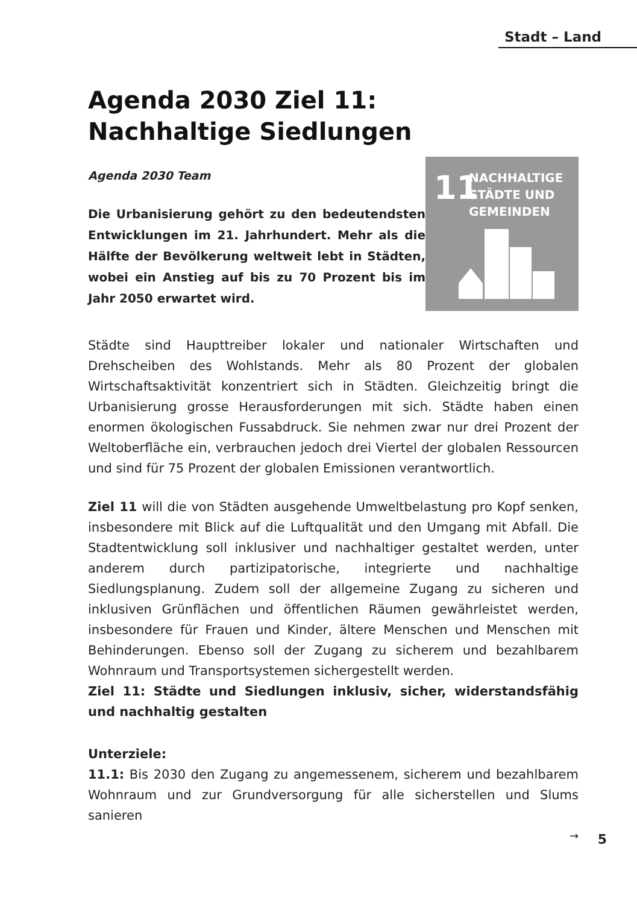Stadt – Land
Agenda 2030 Ziel 11:
Nachhaltige Siedlungen
Agenda 2030 Team
Die Urbanisierung gehört zu den bedeutendsten Entwicklungen im 21. Jahrhundert. Mehr als die Hälfte der Bevölkerung weltweit lebt in Städten, wobei ein Anstieg auf bis zu 70 Prozent bis im Jahr 2050 erwartet wird.
11
NACHHALTIGE
STÄDTE UND
GEMEINDEN
Städte sind Haupttreiber lokaler und nationaler Wirtschaften und Drehscheiben des Wohlstands. Mehr als 80 Prozent der globalen Wirtschaftsaktivität konzentriert sich in Städten. Gleichzeitig bringt die Urbanisierung grosse Herausforderungen mit sich. Städte haben einen enormen ökologischen Fussabdruck. Sie nehmen zwar nur drei Prozent der Weltoberfläche ein, verbrauchen jedoch drei Viertel der globalen Ressourcen und sind für 75 Prozent der globalen Emissionen verantwortlich.
Ziel 11 will die von Städten ausgehende Umweltbelastung pro Kopf senken, insbesondere mit Blick auf die Luftqualität und den Umgang mit Abfall. Die Stadtentwicklung soll inklusiver und nachhaltiger gestaltet werden, unter anderem durch partizipatorische, integrierte und nachhaltige Siedlungsplanung. Zudem soll der allgemeine Zugang zu sicheren und inklusiven Grünflächen und öffentlichen Räumen gewährleistet werden, insbesondere für Frauen und Kinder, ältere Menschen und Menschen mit Behinderungen. Ebenso soll der Zugang zu sicherem und bezahlbarem Wohnraum und Transportsystemen sichergestellt werden.
Ziel 11: Städte und Siedlungen inklusiv, sicher, widerstandsfähig und nachhaltig gestalten
Unterziele:
11.1: Bis 2030 den Zugang zu angemessenem, sicherem und bezahlbarem Wohnraum und zur Grundversorgung für alle sicherstellen und Slums sanieren
→
5